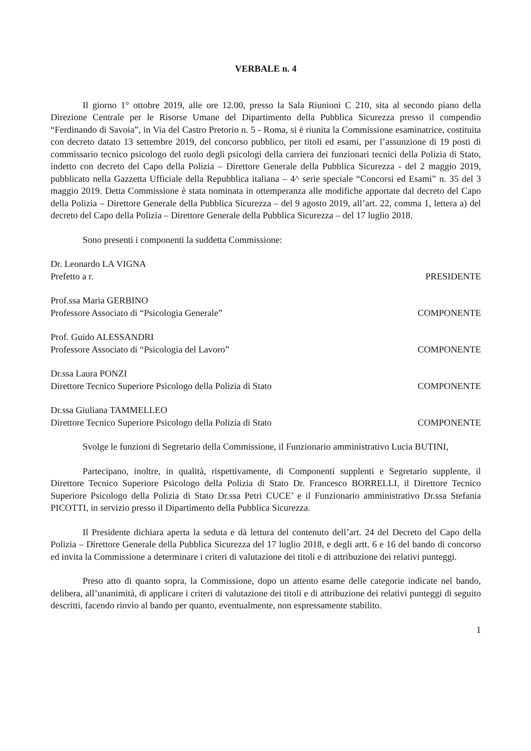VERBALE n. 4
Il giorno 1° ottobre 2019, alle ore 12.00, presso la Sala Riunioni C 210, sita al secondo piano della Direzione Centrale per le Risorse Umane del Dipartimento della Pubblica Sicurezza presso il compendio “Ferdinando di Savoia”, in Via del Castro Pretorio n. 5 - Roma, si è riunita la Commissione esaminatrice, costituita con decreto datato 13 settembre 2019, del concorso pubblico, per titoli ed esami, per l’assunzione di 19 posti di commissario tecnico psicologo del ruolo degli psicologi della carriera dei funzionari tecnici della Polizia di Stato, indetto con decreto del Capo della Polizia – Direttore Generale della Pubblica Sicurezza - del 2 maggio 2019, pubblicato nella Gazzetta Ufficiale della Repubblica italiana – 4^ serie speciale “Concorsi ed Esami” n. 35 del 3 maggio 2019. Detta Commissione è stata nominata in ottemperanza alle modifiche apportate dal decreto del Capo della Polizia – Direttore Generale della Pubblica Sicurezza – del 9 agosto 2019, all’art. 22, comma 1, lettera a) del decreto del Capo della Polizia – Direttore Generale della Pubblica Sicurezza – del 17 luglio 2018.
Sono presenti i componenti la suddetta Commissione:
Dr. Leonardo LA VIGNA
Prefetto a r. PRESIDENTE
Prof.ssa Maria GERBINO
Professore Associato di “Psicologia Generale” COMPONENTE
Prof. Guido ALESSANDRI
Professore Associato di “Psicologia del Lavoro” COMPONENTE
Dr.ssa Laura PONZI
Direttore Tecnico Superiore Psicologo della Polizia di Stato COMPONENTE
Dr.ssa Giuliana TAMMELLEO
Direttore Tecnico Superiore Psicologo della Polizia di Stato COMPONENTE
Svolge le funzioni di Segretario della Commissione, il Funzionario amministrativo Lucia BUTINI,
Partecipano, inoltre, in qualità, rispettivamente, di Componenti supplenti e Segretario supplente, il Direttore Tecnico Superiore Psicologo della Polizia di Stato Dr. Francesco BORRELLI, il Direttore Tecnico Superiore Psicologo della Polizia di Stato Dr.ssa Petri CUCE’ e il Funzionario amministrativo Dr.ssa Stefania PICOTTI, in servizio presso il Dipartimento della Pubblica Sicurezza.
Il Presidente dichiara aperta la seduta e dà lettura del contenuto dell’art. 24 del Decreto del Capo della Polizia – Direttore Generale della Pubblica Sicurezza del 17 luglio 2018, e degli artt. 6 e 16 del bando di concorso ed invita la Commissione a determinare i criteri di valutazione dei titoli e di attribuzione dei relativi punteggi.
Preso atto di quanto sopra, la Commissione, dopo un attento esame delle categorie indicate nel bando, delibera, all’unanimità, di applicare i criteri di valutazione dei titoli e di attribuzione dei relativi punteggi di seguito descritti, facendo rinvio al bando per quanto, eventualmente, non espressamente stabilito.
1